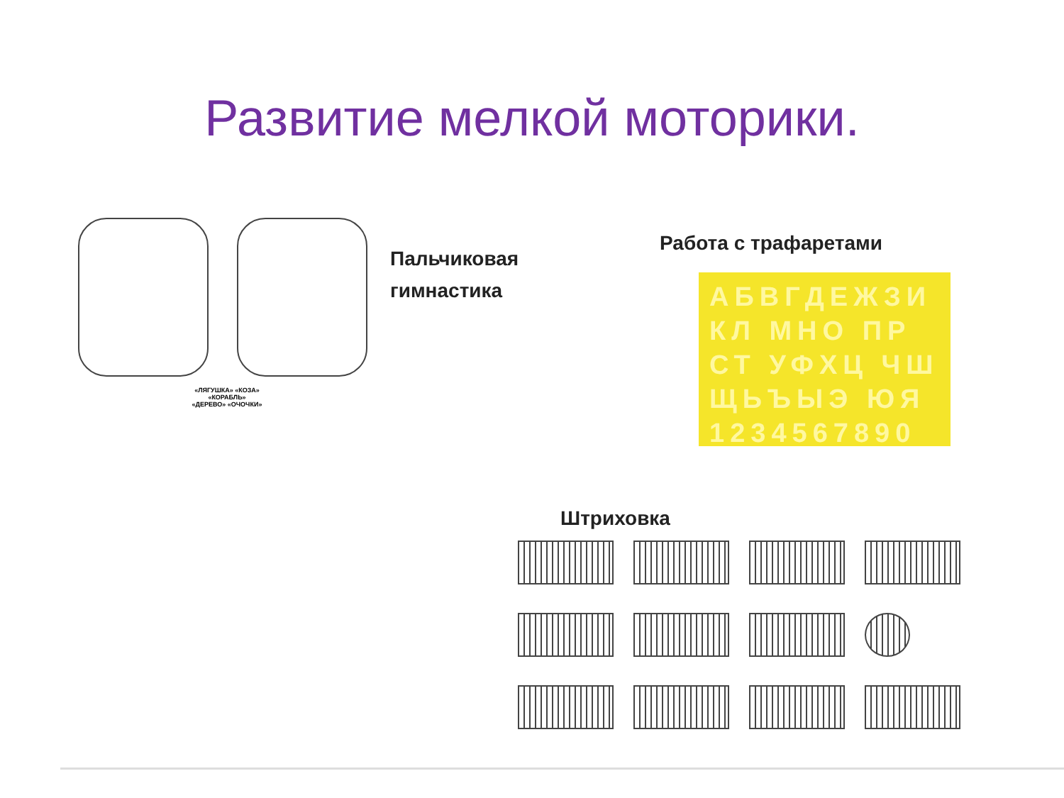Развитие мелкой моторики.
«ЛЯГУШКА» «КОЗА»
«КОРАБЛЬ»
«ДЕРЕВО» «ОЧОЧКИ»
Пальчиковая
гимнастика
Работа с трафаретами
АБВГДЕЖЗИ
КЛ МНО ПР
СТ УФХЦ ЧШ
ЩЬЪЫЭ ЮЯ
1234567890
Штриховка